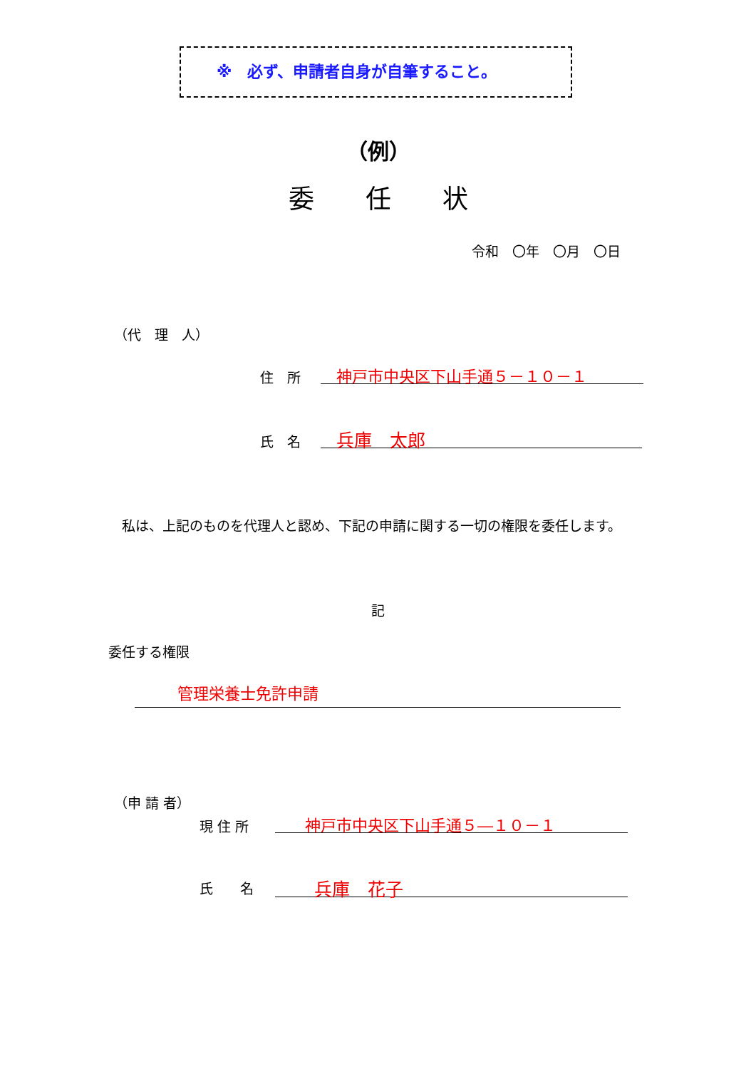※　必ず、申請者自身が自筆すること。
（例）
委　　任　　状
令和　〇年　〇月　〇日
（代　理　人）
住　所 神戸市中央区下山手通５－１０－１
氏　名 兵庫　太郎
　私は、上記のものを代理人と認め、下記の申請に関する一切の権限を委任します。
記
委任する権限
管理栄養士免許申請
（申 請 者）
現 住 所 神戸市中央区下山手通５―１０－１
氏　　名 兵庫　花子